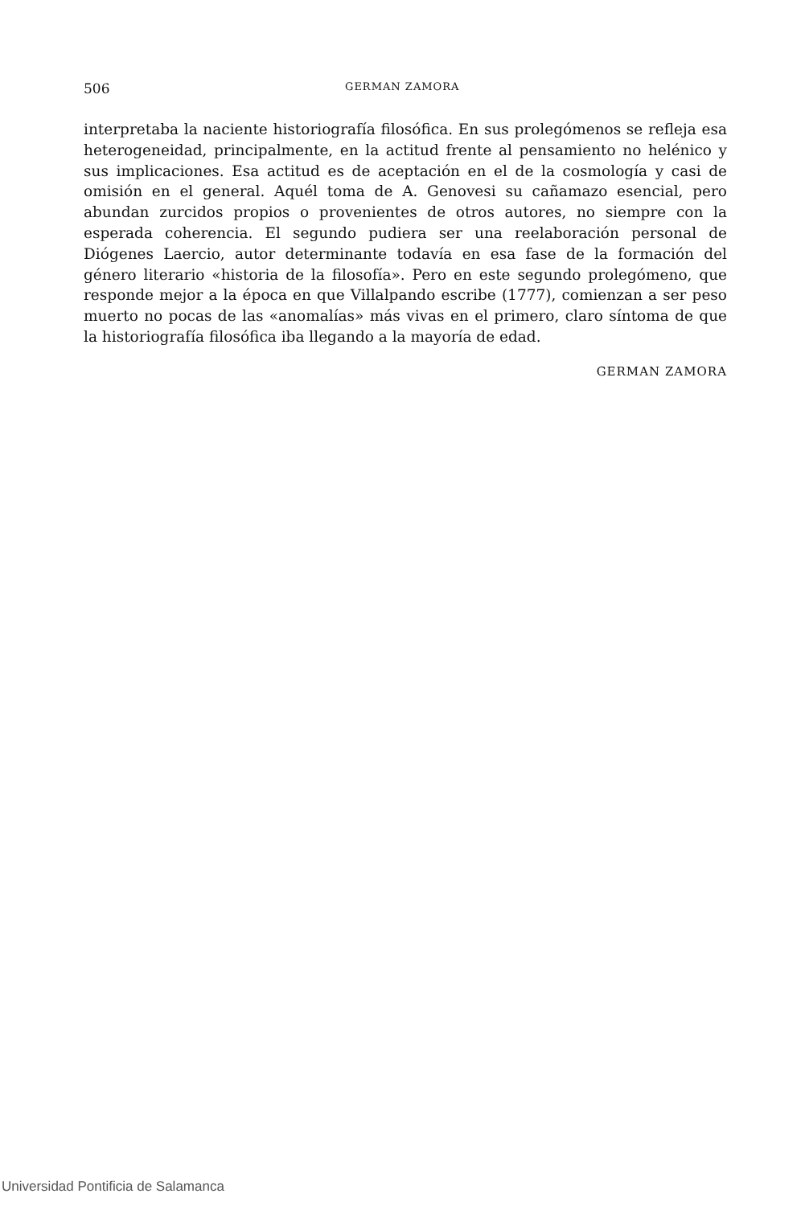506 GERMAN ZAMORA
interpretaba la naciente historiografía filosófica. En sus prolegómenos se refleja esa heterogeneidad, principalmente, en la actitud frente al pensamiento no helénico y sus implicaciones. Esa actitud es de aceptación en el de la cosmología y casi de omisión en el general. Aquél toma de A. Genovesi su cañamazo esencial, pero abundan zurcidos propios o provenientes de otros autores, no siempre con la esperada coherencia. El segundo pudiera ser una reelaboración personal de Diógenes Laercio, autor determinante todavía en esa fase de la formación del género literario «historia de la filosofía». Pero en este segundo prolegómeno, que responde mejor a la época en que Villalpando escribe (1777), comienzan a ser peso muerto no pocas de las «anomalías» más vivas en el primero, claro síntoma de que la historiografía filosófica iba llegando a la mayoría de edad.
GERMAN ZAMORA
Universidad Pontificia de Salamanca